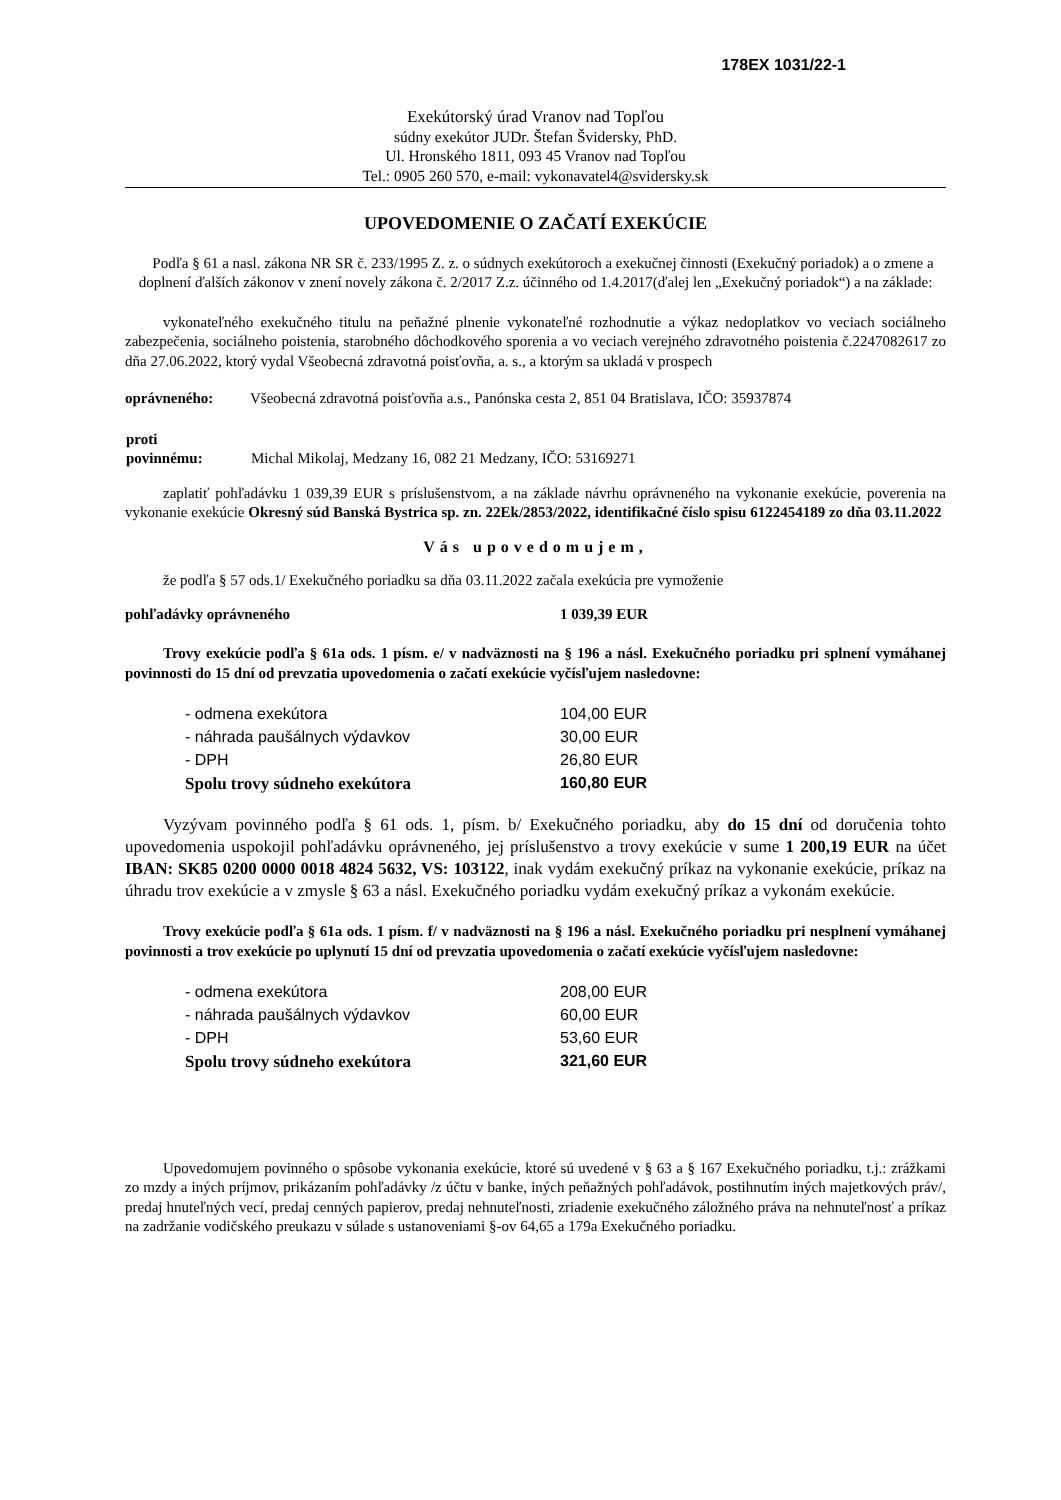178EX 1031/22-1
Exekútorský úrad Vranov nad Topľou
súdny exekútor JUDr. Štefan Švidersky, PhD.
Ul. Hronského 1811, 093 45 Vranov nad Topľou
Tel.: 0905 260 570, e-mail: vykonavatel4@svidersky.sk
UPOVEDOMENIE O ZAČATÍ EXEKÚCIE
Podľa § 61 a nasl. zákona NR SR č. 233/1995 Z. z. o súdnych exekútoroch a exekučnej činnosti (Exekučný poriadok) a o zmene a doplnení ďalších zákonov v znení novely zákona č. 2/2017 Z.z. účinného od 1.4.2017(ďalej len „Exekučný poriadok“) a na základe:
vykonateľného exekučného titulu na peňažné plnenie vykonateľné rozhodnutie a výkaz nedoplatkov vo veciach sociálneho zabezpečenia, sociálneho poistenia, starobného dôchodkového sporenia a vo veciach verejného zdravotného poistenia č.2247082617 zo dňa 27.06.2022, ktorý vydal Všeobecná zdravotná poisťovňa, a. s., a ktorým sa ukladá v prospech
| oprávneného: | Všeobecná zdravotná poisťovňa a.s., Panónska cesta 2, 851 04 Bratislava, IČO: 35937874 |
| proti povinnému: | Michal Mikolaj, Medzany 16, 082 21 Medzany, IČO: 53169271 |
zaplatiť pohľadávku 1 039,39 EUR s príslušenstvom, a na základe návrhu oprávneného na vykonanie exekúcie, poverenia na vykonanie exekúcie Okresný súd Banská Bystrica sp. zn. 22Ek/2853/2022, identifikačné číslo spisu 6122454189 zo dňa 03.11.2022
Vás upovedomujem,
že podľa § 57 ods.1/ Exekučného poriadku sa dňa 03.11.2022 začala exekúcia pre vymoženie
pohľadávky oprávneného 1 039,39 EUR
Trovy exekúcie podľa § 61a ods. 1 písm. e/ v nadväznosti na § 196 a násl. Exekučného poriadku pri splnení vymáhanej povinnosti do 15 dní od prevzatia upovedomenia o začatí exekúcie vyčísľujem nasledovne:
| - odmena exekútora | 104,00 EUR |
| - náhrada paušálnych výdavkov | 30,00 EUR |
| - DPH | 26,80 EUR |
| Spolu trovy súdneho exekútora | 160,80 EUR |
Vyzývam povinného podľa § 61 ods. 1, písm. b/ Exekučného poriadku, aby do 15 dní od doručenia tohto upovedomenia uspokojil pohľadávku oprávneného, jej príslušenstvo a trovy exekúcie v sume 1 200,19 EUR na účet IBAN: SK85 0200 0000 0018 4824 5632, VS: 103122, inak vydám exekučný príkaz na vykonanie exekúcie, príkaz na úhradu trov exekúcie a v zmysle § 63 a násl. Exekučného poriadku vydám exekučný príkaz a vykonám exekúcie.
Trovy exekúcie podľa § 61a ods. 1 písm. f/ v nadväznosti na § 196 a násl. Exekučného poriadku pri nesplnení vymáhanej povinnosti a trov exekúcie po uplynutí 15 dní od prevzatia upovedomenia o začatí exekúcie vyčísľujem nasledovne:
| - odmena exekútora | 208,00 EUR |
| - náhrada paušálnych výdavkov | 60,00 EUR |
| - DPH | 53,60 EUR |
| Spolu trovy súdneho exekútora | 321,60 EUR |
Upovedomujem povinného o spôsobe vykonania exekúcie, ktoré sú uvedené v § 63 a § 167 Exekučného poriadku, t.j.: zrážkami zo mzdy a iných príjmov, prikázaním pohľadávky /z účtu v banke, iných peňažných pohľadávok, postihnutím iných majetkových práv/, predaj hnuteľných vecí, predaj cenných papierov, predaj nehnuteľnosti, zriadenie exekučného záložného práva na nehnuteľnosť a príkaz na zadržanie vodičského preukazu v súlade s ustanoveniami §-ov 64,65 a 179a Exekučného poriadku.